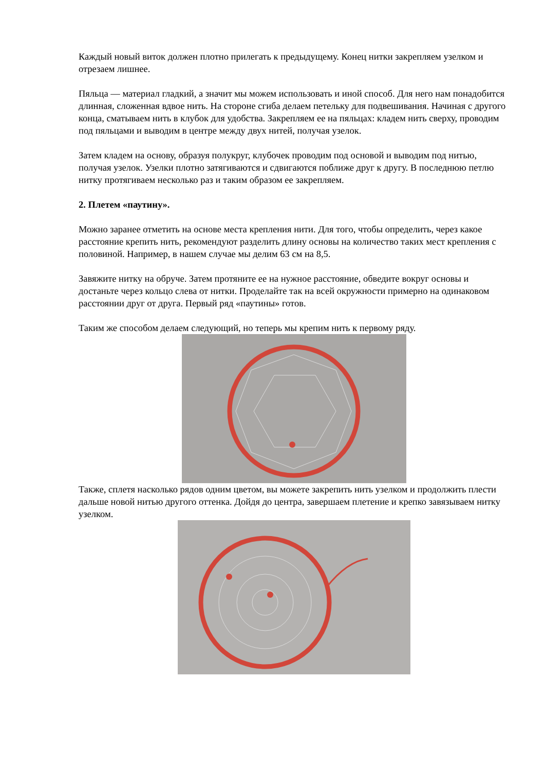Каждый новый виток должен плотно прилегать к предыдущему. Конец нитки закрепляем узелком и отрезаем лишнее.
Пяльца — материал гладкий, а значит мы можем использовать и иной способ. Для него нам понадобится длинная, сложенная вдвое нить. На стороне сгиба делаем петельку для подвешивания. Начиная с другого конца, сматываем нить в клубок для удобства. Закрепляем ее на пяльцах: кладем нить сверху, проводим под пяльцами и выводим в центре между двух нитей, получая узелок.
Затем кладем на основу, образуя полукруг, клубочек проводим под основой и выводим под нитью, получая узелок. Узелки плотно затягиваются и сдвигаются поближе друг к другу. В последнюю петлю нитку протягиваем несколько раз и таким образом ее закрепляем.
2. Плетем «паутину».
Можно заранее отметить на основе места крепления нити. Для того, чтобы определить, через какое расстояние крепить нить, рекомендуют разделить длину основы на количество таких мест крепления с половиной. Например, в нашем случае мы делим 63 см на 8,5.
Завяжите нитку на обруче. Затем протяните ее на нужное расстояние, обведите вокруг основы и достаньте через кольцо слева от нитки. Проделайте так на всей окружности примерно на одинаковом расстоянии друг от друга. Первый ряд «паутины» готов.
Таким же способом делаем следующий, но теперь мы крепим нить к первому ряду.
Также, сплетя насколько рядов одним цветом, вы можете закрепить нить узелком и продолжить плести дальше новой нитью другого оттенка. Дойдя до центра, завершаем плетение и крепко завязываем нитку узелком.